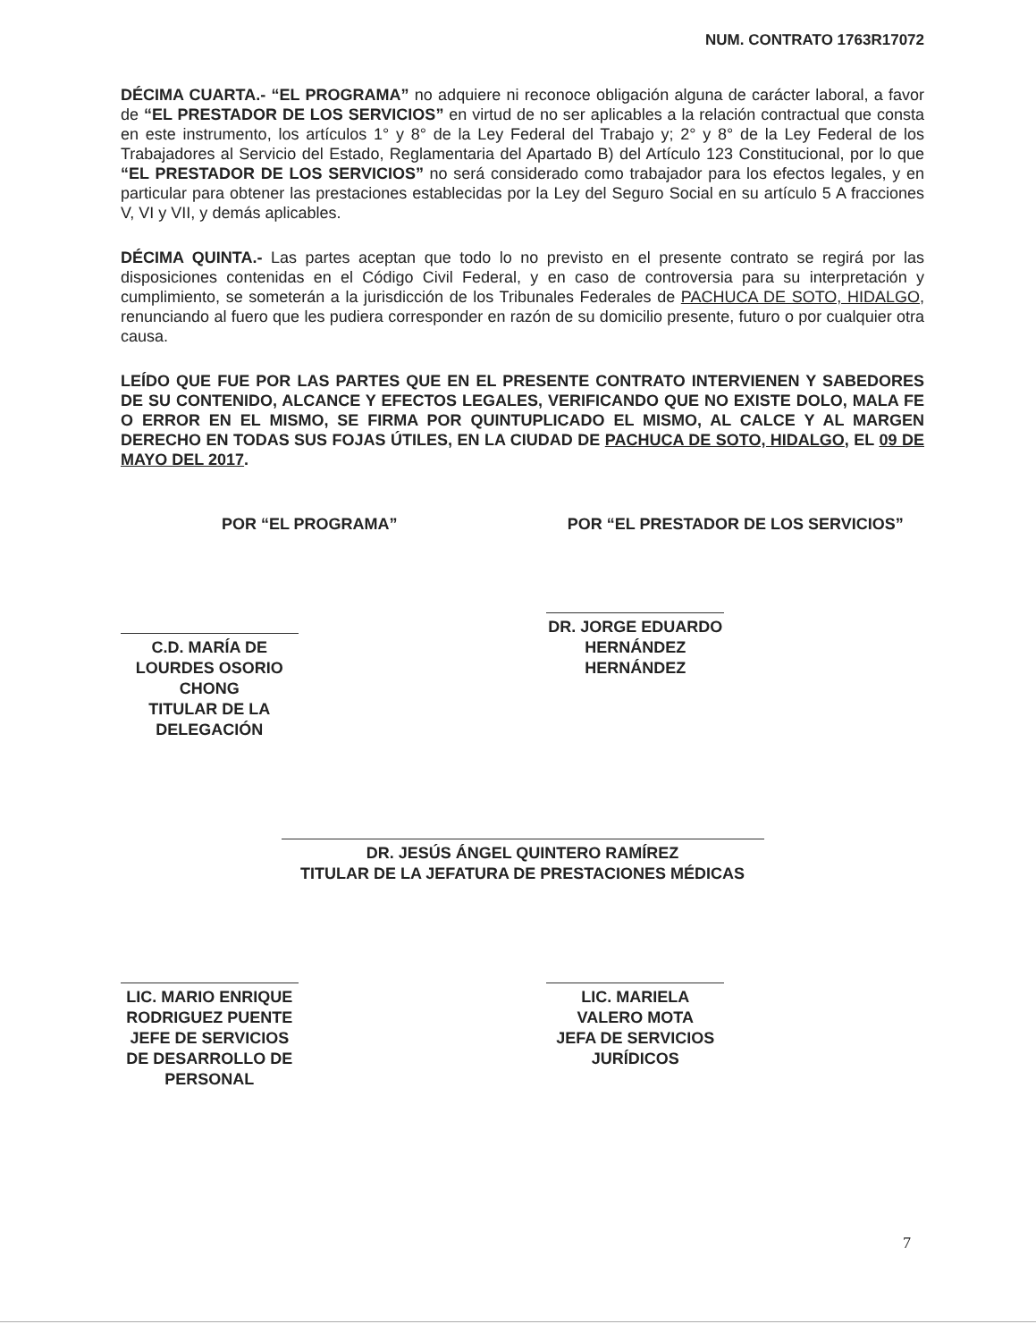NUM. CONTRATO 1763R17072
DÉCIMA CUARTA.- “EL PROGRAMA” no adquiere ni reconoce obligación alguna de carácter laboral, a favor de “EL PRESTADOR DE LOS SERVICIOS” en virtud de no ser aplicables a la relación contractual que consta en este instrumento, los artículos 1° y 8° de la Ley Federal del Trabajo y; 2° y 8° de la Ley Federal de los Trabajadores al Servicio del Estado, Reglamentaria del Apartado B) del Artículo 123 Constitucional, por lo que “EL PRESTADOR DE LOS SERVICIOS” no será considerado como trabajador para los efectos legales, y en particular para obtener las prestaciones establecidas por la Ley del Seguro Social en su artículo 5 A fracciones V, VI y VII, y demás aplicables.
DÉCIMA QUINTA.- Las partes aceptan que todo lo no previsto en el presente contrato se regirá por las disposiciones contenidas en el Código Civil Federal, y en caso de controversia para su interpretación y cumplimiento, se someterán a la jurisdicción de los Tribunales Federales de PACHUCA DE SOTO, HIDALGO, renunciando al fuero que les pudiera corresponder en razón de su domicilio presente, futuro o por cualquier otra causa.
LEÍDO QUE FUE POR LAS PARTES QUE EN EL PRESENTE CONTRATO INTERVIENEN Y SABEDORES DE SU CONTENIDO, ALCANCE Y EFECTOS LEGALES, VERIFICANDO QUE NO EXISTE DOLO, MALA FE O ERROR EN EL MISMO, SE FIRMA POR QUINTUPLICADO EL MISMO, AL CALCE Y AL MARGEN DERECHO EN TODAS SUS FOJAS ÚTILES, EN LA CIUDAD DE PACHUCA DE SOTO, HIDALGO, EL 09 DE MAYO DEL 2017.
POR “EL PROGRAMA”
C.D. MARÍA DE LOURDES OSORIO CHONG
TITULAR DE LA DELEGACIÓN
POR “EL PRESTADOR DE LOS SERVICIOS”
DR. JORGE EDUARDO HERNÁNDEZ HERNÁNDEZ
DR. JESÚS ÁNGEL QUINTERO RAMÍREZ
TITULAR DE LA JEFATURA DE PRESTACIONES MÉDICAS
LIC. MARIO ENRIQUE RODRIGUEZ PUENTE
JEFE DE SERVICIOS DE DESARROLLO DE PERSONAL
LIC. MARIELA VALERO MOTA
JEFA DE SERVICIOS JURÍDICOS
7